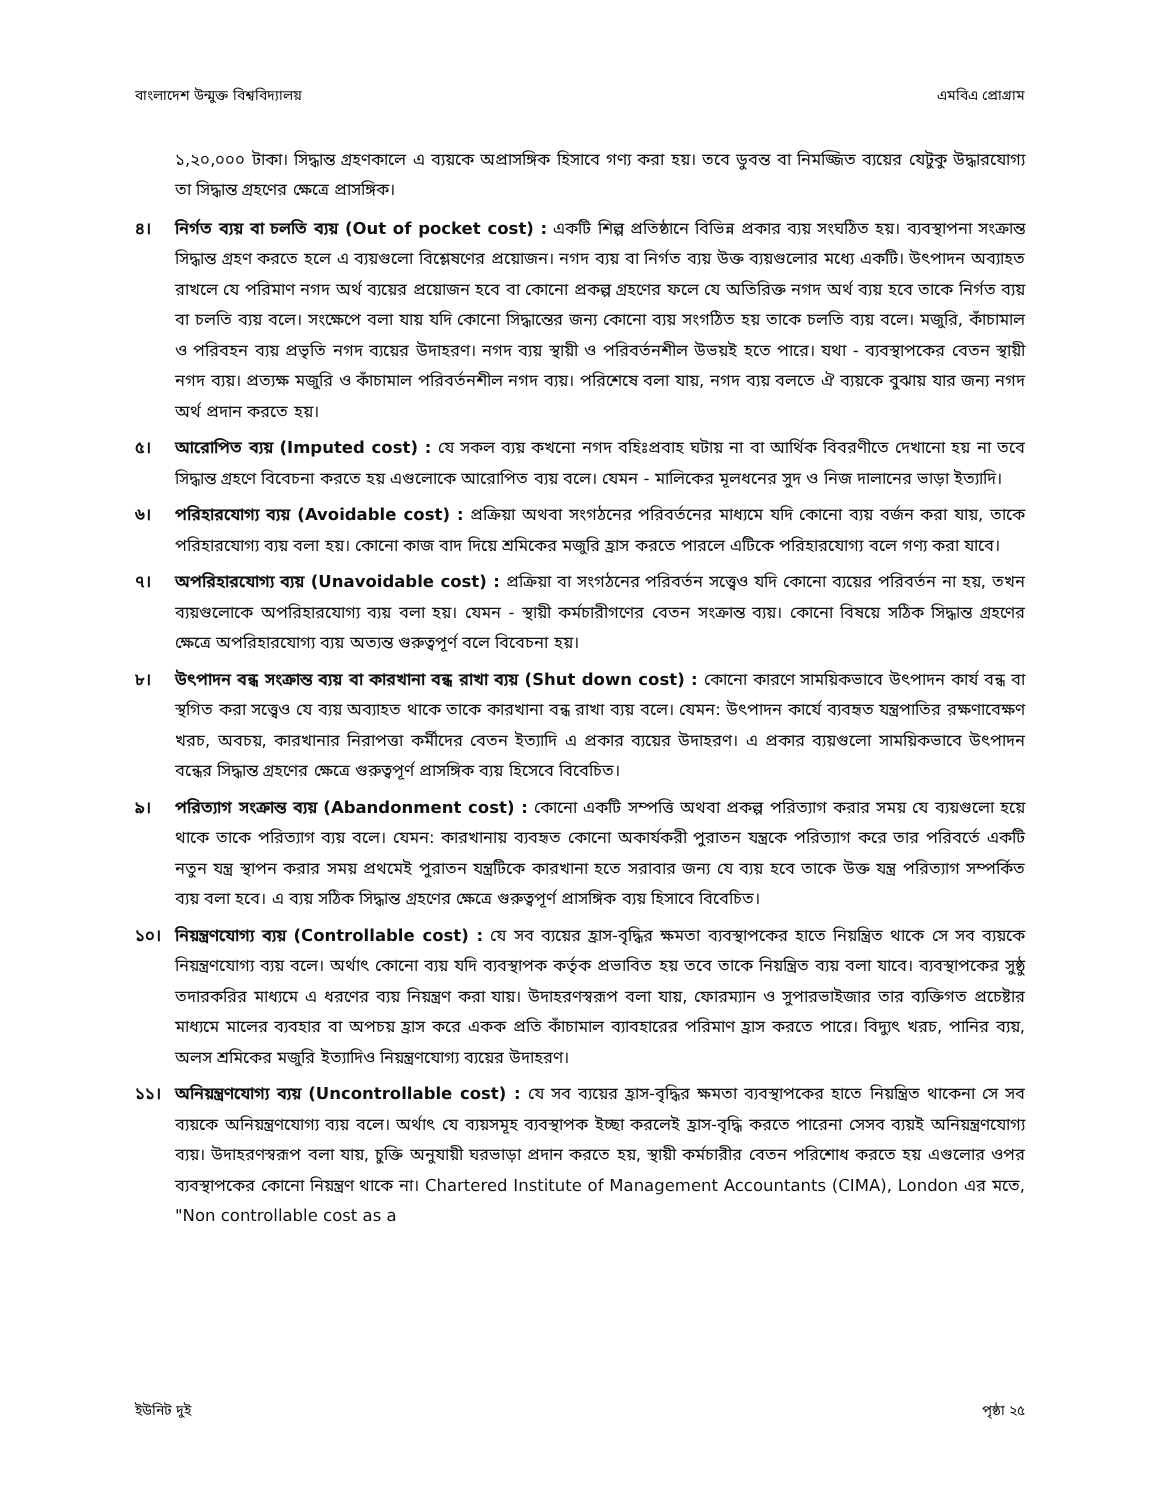বাংলাদেশ উন্মুক্ত বিশ্ববিদ্যালয় এমবিএ প্রোগ্রাম
১,২০,০০০ টাকা। সিদ্ধান্ত গ্রহণকালে এ ব্যয়কে অপ্রাসঙ্গিক হিসাবে গণ্য করা হয়। তবে ডুবন্ত বা নিমজ্জিত ব্যয়ের যেটুকু উদ্ধারযোগ্য তা সিদ্ধান্ত গ্রহণের ক্ষেত্রে প্রাসঙ্গিক।
৪। নির্গত ব্যয় বা চলতি ব্যয় (Out of pocket cost) : একটি শিল্প প্রতিষ্ঠানে বিভিন্ন প্রকার ব্যয় সংঘঠিত হয়। ব্যবস্থাপনা সংক্রান্ত সিদ্ধান্ত গ্রহণ করতে হলে এ ব্যয়গুলো বিশ্লেষণের প্রয়োজন। নগদ ব্যয় বা নির্গত ব্যয় উক্ত ব্যয়গুলোর মধ্যে একটি। উৎপাদন অব্যাহত রাখলে যে পরিমাণ নগদ অর্থ ব্যয়ের প্রয়োজন হবে বা কোনো প্রকল্প গ্রহণের ফলে যে অতিরিক্ত নগদ অর্থ ব্যয় হবে তাকে নির্গত ব্যয় বা চলতি ব্যয় বলে। সংক্ষেপে বলা যায় যদি কোনো সিদ্ধান্তের জন্য কোনো ব্যয় সংগঠিত হয় তাকে চলতি ব্যয় বলে। মজুরি, কাঁচামাল ও পরিবহন ব্যয় প্রভৃতি নগদ ব্যয়ের উদাহরণ। নগদ ব্যয় স্থায়ী ও পরিবর্তনশীল উভয়ই হতে পারে। যথা - ব্যবস্থাপকের বেতন স্থায়ী নগদ ব্যয়। প্রত্যক্ষ মজুরি ও কাঁচামাল পরিবর্তনশীল নগদ ব্যয়। পরিশেষে বলা যায়, নগদ ব্যয় বলতে ঐ ব্যয়কে বুঝায় যার জন্য নগদ অর্থ প্রদান করতে হয়।
৫। আরোপিত ব্যয় (Imputed cost) : যে সকল ব্যয় কখনো নগদ বহিঃপ্রবাহ ঘটায় না বা আর্থিক বিবরণীতে দেখানো হয় না তবে সিদ্ধান্ত গ্রহণে বিবেচনা করতে হয় এগুলোকে আরোপিত ব্যয় বলে। যেমন - মালিকের মূলধনের সুদ ও নিজ দালানের ভাড়া ইত্যাদি।
৬। পরিহারযোগ্য ব্যয় (Avoidable cost) : প্রক্রিয়া অথবা সংগঠনের পরিবর্তনের মাধ্যমে যদি কোনো ব্যয় বর্জন করা যায়, তাকে পরিহারযোগ্য ব্যয় বলা হয়। কোনো কাজ বাদ দিয়ে শ্রমিকের মজুরি হ্রাস করতে পারলে এটিকে পরিহারযোগ্য বলে গণ্য করা যাবে।
৭। অপরিহারযোগ্য ব্যয় (Unavoidable cost) : প্রক্রিয়া বা সংগঠনের পরিবর্তন সত্ত্বেও যদি কোনো ব্যয়ের পরিবর্তন না হয়, তখন ব্যয়গুলোকে অপরিহারযোগ্য ব্যয় বলা হয়। যেমন - স্থায়ী কর্মচারীগণের বেতন সংক্রান্ত ব্যয়। কোনো বিষয়ে সঠিক সিদ্ধান্ত গ্রহণের ক্ষেত্রে অপরিহারযোগ্য ব্যয় অত্যন্ত গুরুত্বপূর্ণ বলে বিবেচনা হয়।
৮। উৎপাদন বন্ধ সংক্রান্ত ব্যয় বা কারখানা বন্ধ রাখা ব্যয় (Shut down cost) : কোনো কারণে সাময়িকভাবে উৎপাদন কার্য বন্ধ বা স্থগিত করা সত্ত্বেও যে ব্যয় অব্যাহত থাকে তাকে কারখানা বন্ধ রাখা ব্যয় বলে। যেমন: উৎপাদন কার্যে ব্যবহৃত যন্ত্রপাতির রক্ষণাবেক্ষণ খরচ, অবচয়, কারখানার নিরাপত্তা কর্মীদের বেতন ইত্যাদি এ প্রকার ব্যয়ের উদাহরণ। এ প্রকার ব্যয়গুলো সাময়িকভাবে উৎপাদন বন্ধের সিদ্ধান্ত গ্রহণের ক্ষেত্রে গুরুত্বপূর্ণ প্রাসঙ্গিক ব্যয় হিসেবে বিবেচিত।
৯। পরিত্যাগ সংক্রান্ত ব্যয় (Abandonment cost) : কোনো একটি সম্পত্তি অথবা প্রকল্প পরিত্যাগ করার সময় যে ব্যয়গুলো হয়ে থাকে তাকে পরিত্যাগ ব্যয় বলে। যেমন: কারখানায় ব্যবহৃত কোনো অকার্যকরী পুরাতন যন্ত্রকে পরিত্যাগ করে তার পরিবর্তে একটি নতুন যন্ত্র স্থাপন করার সময় প্রথমেই পুরাতন যন্ত্রটিকে কারখানা হতে সরাবার জন্য যে ব্যয় হবে তাকে উক্ত যন্ত্র পরিত্যাগ সম্পর্কিত ব্যয় বলা হবে। এ ব্যয় সঠিক সিদ্ধান্ত গ্রহণের ক্ষেত্রে গুরুত্বপূর্ণ প্রাসঙ্গিক ব্যয় হিসাবে বিবেচিত।
১০। নিয়ন্ত্রণযোগ্য ব্যয় (Controllable cost) : যে সব ব্যয়ের হ্রাস-বৃদ্ধির ক্ষমতা ব্যবস্থাপকের হাতে নিয়ন্ত্রিত থাকে সে সব ব্যয়কে নিয়ন্ত্রণযোগ্য ব্যয় বলে। অর্থাৎ কোনো ব্যয় যদি ব্যবস্থাপক কর্তৃক প্রভাবিত হয় তবে তাকে নিয়ন্ত্রিত ব্যয় বলা যাবে। ব্যবস্থাপকের সুষ্ঠু তদারকরির মাধ্যমে এ ধরণের ব্যয় নিয়ন্ত্রণ করা যায়। উদাহরণস্বরূপ বলা যায়, ফোরম্যান ও সুপারভাইজার তার ব্যক্তিগত প্রচেষ্টার মাধ্যমে মালের ব্যবহার বা অপচয় হ্রাস করে একক প্রতি কাঁচামাল ব্যাবহারের পরিমাণ হ্রাস করতে পারে। বিদ্যুৎ খরচ, পানির ব্যয়, অলস শ্রমিকের মজুরি ইত্যাদিও নিয়ন্ত্রণযোগ্য ব্যয়ের উদাহরণ।
১১। অনিয়ন্ত্রণযোগ্য ব্যয় (Uncontrollable cost) : যে সব ব্যয়ের হ্রাস-বৃদ্ধির ক্ষমতা ব্যবস্থাপকের হাতে নিয়ন্ত্রিত থাকেনা সে সব ব্যয়কে অনিয়ন্ত্রণযোগ্য ব্যয় বলে। অর্থাৎ যে ব্যয়সমূহ ব্যবস্থাপক ইচ্ছা করলেই হ্রাস-বৃদ্ধি করতে পারেনা সেসব ব্যয়ই অনিয়ন্ত্রণযোগ্য ব্যয়। উদাহরণস্বরূপ বলা যায়, চুক্তি অনুযায়ী ঘরভাড়া প্রদান করতে হয়, স্থায়ী কর্মচারীর বেতন পরিশোধ করতে হয় এগুলোর ওপর ব্যবস্থাপকের কোনো নিয়ন্ত্রণ থাকে না। Chartered Institute of Management Accountants (CIMA), London এর মতে, "Non controllable cost as a
ইউনিট দুই পৃষ্ঠা ২৫